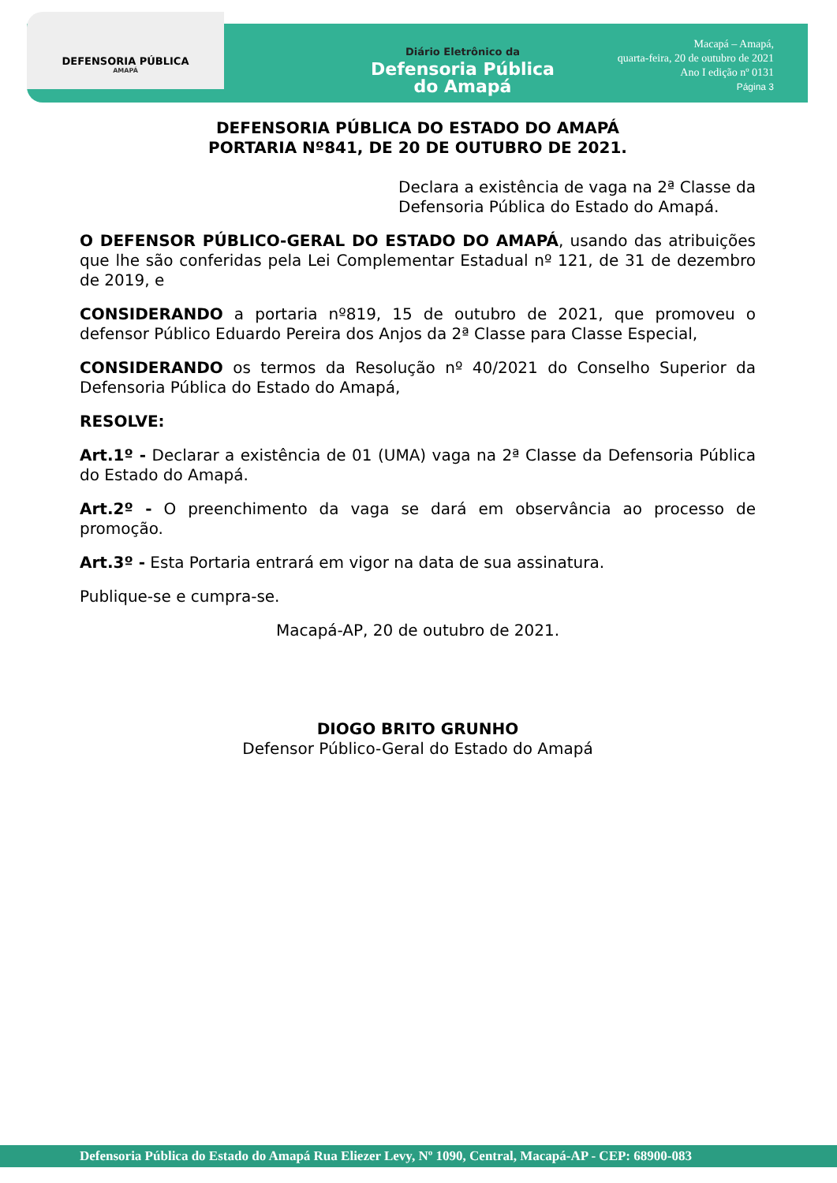DEFENSORIA PÚBLICA
AMAPÁ
Diário Eletrônico da
Defensoria Pública
do Amapá
Macapá – Amapá,
quarta-feira, 20 de outubro de 2021
Ano I edição nº 0131
Página 3
DEFENSORIA PÚBLICA DO ESTADO DO AMAPÁ
PORTARIA Nº841, DE 20 DE OUTUBRO DE 2021.
Declara a existência de vaga na 2ª Classe da Defensoria Pública do Estado do Amapá.
O DEFENSOR PÚBLICO-GERAL DO ESTADO DO AMAPÁ, usando das atribuições que lhe são conferidas pela Lei Complementar Estadual nº 121, de 31 de dezembro de 2019, e
CONSIDERANDO a portaria nº819, 15 de outubro de 2021, que promoveu o defensor Público Eduardo Pereira dos Anjos da 2ª Classe para Classe Especial,
CONSIDERANDO os termos da Resolução nº 40/2021 do Conselho Superior da Defensoria Pública do Estado do Amapá,
RESOLVE:
Art.1º - Declarar a existência de 01 (UMA) vaga na 2ª Classe da Defensoria Pública do Estado do Amapá.
Art.2º - O preenchimento da vaga se dará em observância ao processo de promoção.
Art.3º - Esta Portaria entrará em vigor na data de sua assinatura.
Publique-se e cumpra-se.
Macapá-AP, 20 de outubro de 2021.
DIOGO BRITO GRUNHO
Defensor Público-Geral do Estado do Amapá
Defensoria Pública do Estado do Amapá Rua Eliezer Levy, Nº 1090, Central, Macapá-AP - CEP: 68900-083